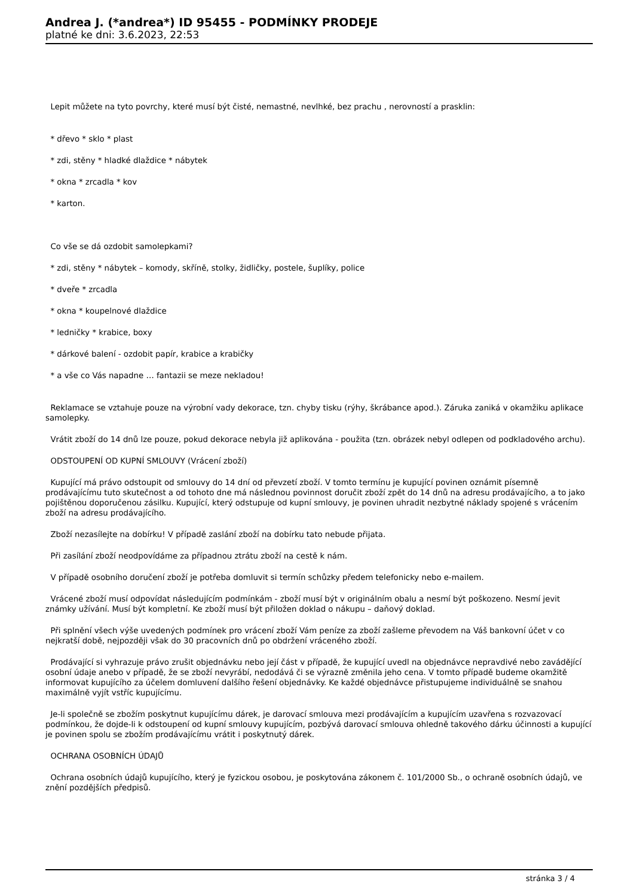Andrea J. (*andrea*) ID 95455 - PODMÍNKY PRODEJE
platné ke dni: 3.6.2023, 22:53
Lepit můžete na tyto povrchy, které musí být čisté, nemastné, nevlhké, bez prachu , nerovností a prasklin:
* dřevo * sklo * plast
* zdi, stěny * hladké dlaždice * nábytek
* okna * zrcadla * kov
* karton.
Co vše se dá ozdobit samolepkami?
* zdi, stěny * nábytek – komody, skříně, stolky, židličky, postele, šuplíky, police
* dveře * zrcadla
* okna * koupelnové dlaždice
* ledničky * krabice, boxy
* dárkové balení - ozdobit papír, krabice a krabičky
* a vše co Vás napadne … fantazii se meze nekladou!
Reklamace se vztahuje pouze na výrobní vady dekorace, tzn. chyby tisku (rýhy, škrábance apod.). Záruka zaniká v okamžiku aplikace samolepky.
Vrátit zboží do 14 dnů lze pouze, pokud dekorace nebyla již aplikována - použita (tzn. obrázek nebyl odlepen od podkladového archu).
ODSTOUPENÍ OD KUPNÍ SMLOUVY (Vrácení zboží)
Kupující má právo odstoupit od smlouvy do 14 dní od převzetí zboží. V tomto termínu je kupující povinen oznámit písemně prodávajícímu tuto skutečnost a od tohoto dne má následnou povinnost doručit zboží zpět do 14 dnů na adresu prodávajícího, a to jako pojištěnou doporučenou zásilku. Kupující, který odstupuje od kupní smlouvy, je povinen uhradit nezbytné náklady spojené s vrácením zboží na adresu prodávajícího.
Zboží nezasílejte na dobírku! V případě zaslání zboží na dobírku tato nebude přijata.
Při zasílání zboží neodpovídáme za případnou ztrátu zboží na cestě k nám.
V případě osobního doručení zboží je potřeba domluvit si termín schůzky předem telefonicky nebo e-mailem.
Vrácené zboží musí odpovídat následujícím podmínkám - zboží musí být v originálním obalu a nesmí být poškozeno. Nesmí jevit známky užívání. Musí být kompletní. Ke zboží musí být přiložen doklad o nákupu – daňový doklad.
Při splnění všech výše uvedených podmínek pro vrácení zboží Vám peníze za zboží zašleme převodem na Váš bankovní účet v co nejkratší době, nejpozději však do 30 pracovních dnů po obdržení vráceného zboží.
Prodávající si vyhrazuje právo zrušit objednávku nebo její část v případě, že kupující uvedl na objednávce nepravdivé nebo zavádějící osobní údaje anebo v případě, že se zboží nevyrábí, nedodává či se výrazně změnila jeho cena. V tomto případě budeme okamžitě informovat kupujícího za účelem domluvení dalšího řešení objednávky. Ke každé objednávce přistupujeme individuálně se snahou maximálně vyjít vstříc kupujícímu.
Je-li společně se zbožím poskytnut kupujícímu dárek, je darovací smlouva mezi prodávajícím a kupujícím uzavřena s rozvazovací podmínkou, že dojde-li k odstoupení od kupní smlouvy kupujícím, pozbývá darovací smlouva ohledně takového dárku účinnosti a kupující je povinen spolu se zbožím prodávajícímu vrátit i poskytnutý dárek.
OCHRANA OSOBNÍCH ÚDAJŮ
Ochrana osobních údajů kupujícího, který je fyzickou osobou, je poskytována zákonem č. 101/2000 Sb., o ochraně osobních údajů, ve znění pozdějších předpisů.
stránka 3 / 4